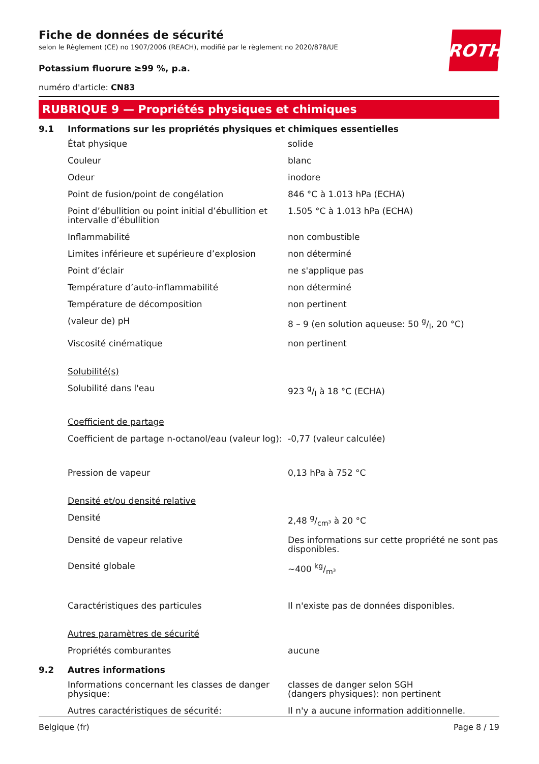ROTH
Fiche de données de sécurité
selon le Règlement (CE) no 1907/2006 (REACH), modifié par le règlement no 2020/878/UE
Potassium fluorure ≥99 %, p.a.
numéro d'article: CN83
RUBRIQUE 9 — Propriétés physiques et chimiques
9.1 Informations sur les propriétés physiques et chimiques essentielles
| État physique | solide |
| Couleur | blanc |
| Odeur | inodore |
| Point de fusion/point de congélation | 846 °C à 1.013 hPa (ECHA) |
| Point d’ébullition ou point initial d’ébullition et intervalle d’ébullition | 1.505 °C à 1.013 hPa (ECHA) |
| Inflammabilité | non combustible |
| Limites inférieure et supérieure d’explosion | non déterminé |
| Point d’éclair | ne s'applique pas |
| Température d’auto-inflammabilité | non déterminé |
| Température de décomposition | non pertinent |
| (valeur de) pH | 8 – 9 (en solution aqueuse: 50 g/l, 20 °C) |
| Viscosité cinématique | non pertinent |
| Solubilité(s) | |
| Solubilité dans l'eau | 923 g/l à 18 °C (ECHA) |
| Coefficient de partage | |
| Coefficient de partage n-octanol/eau (valeur log): | -0,77 (valeur calculée) |
| Pression de vapeur | 0,13 hPa à 752 °C |
| Densité et/ou densité relative | |
| Densité | 2,48 g/cm³ à 20 °C |
| Densité de vapeur relative | Des informations sur cette propriété ne sont pas disponibles. |
| Densité globale | ~400 kg/m³ |
| Caractéristiques des particules | Il n'existe pas de données disponibles. |
| Autres paramètres de sécurité | |
| Propriétés comburantes | aucune |
9.2 Autres informations
| Informations concernant les classes de danger physique: | classes de danger selon SGH (dangers physiques): non pertinent |
| Autres caractéristiques de sécurité: | Il n'y a aucune information additionnelle. |
Belgique (fr) Page 8 / 19